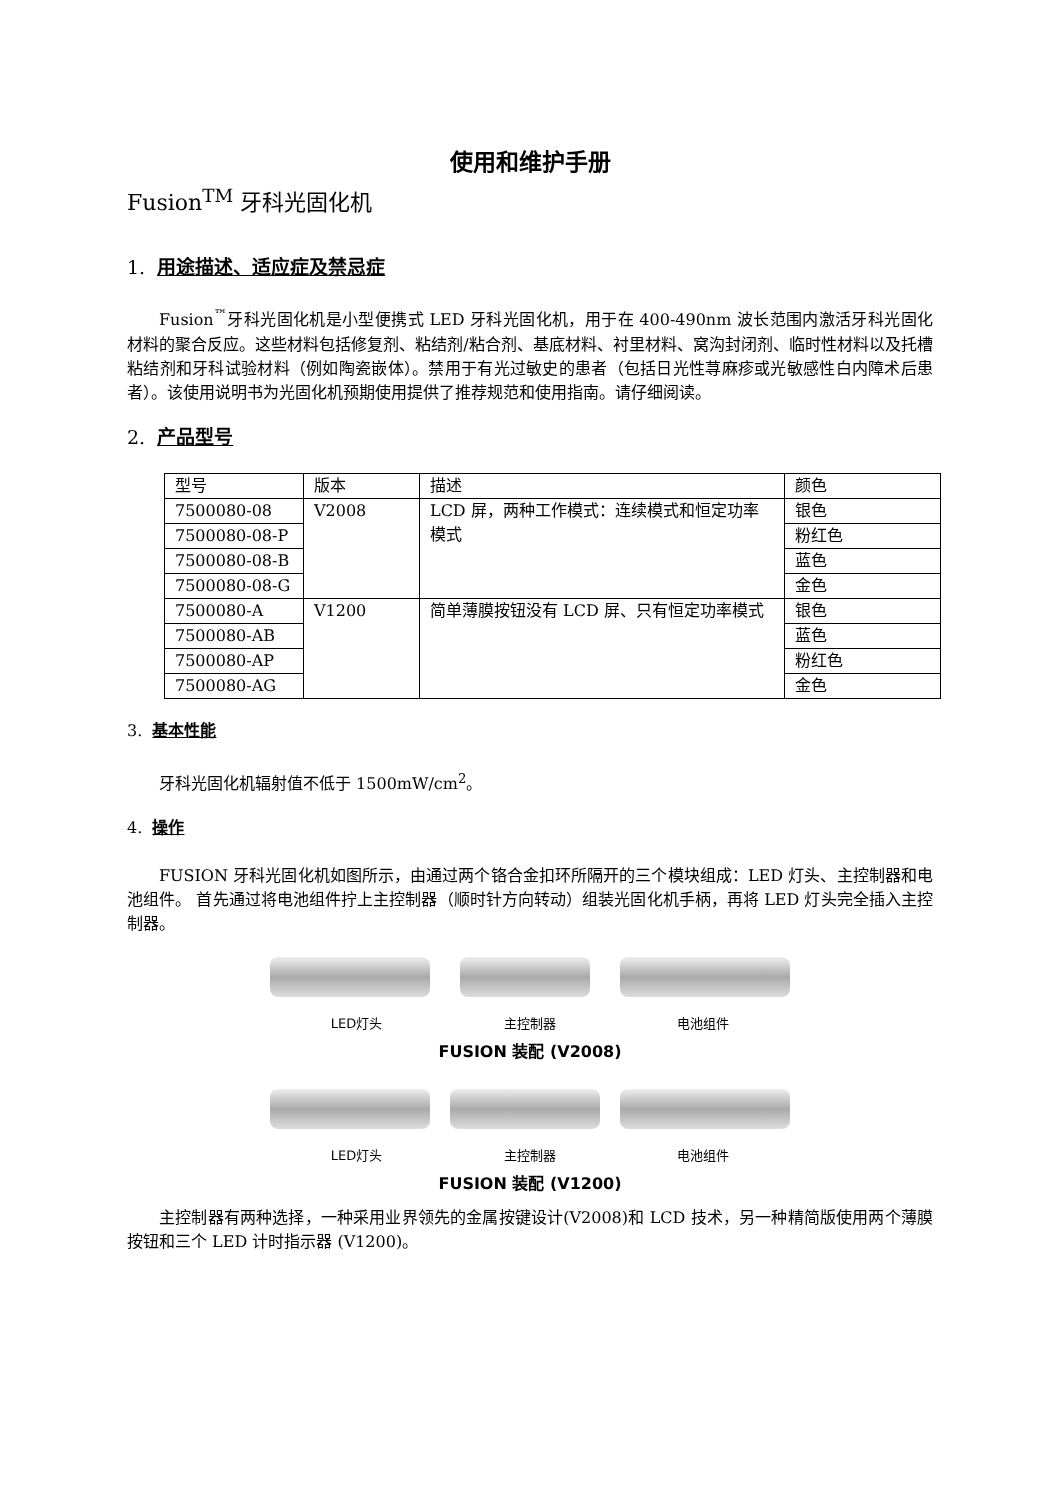使用和维护手册
Fusion<sup>TM</sup> 牙科光固化机
1. 用途描述、适应症及禁忌症
Fusion<sup>™</sup>牙科光固化机是小型便携式 LED 牙科光固化机，用于在 400-490nm 波长范围内激活牙科光固化材料的聚合反应。这些材料包括修复剂、粘结剂/粘合剂、基底材料、衬里材料、窝沟封闭剂、临时性材料以及托槽粘结剂和牙科试验材料（例如陶瓷嵌体）。禁用于有光过敏史的患者（包括日光性荨麻疹或光敏感性白内障术后患者）。该使用说明书为光固化机预期使用提供了推荐规范和使用指南。请仔细阅读。
2. 产品型号
| 型号 | 版本 | 描述 | 颜色 |
| 7500080-08 | V2008 | LCD 屏，两种工作模式：连续模式和恒定功率模式 | 银色 |
| 7500080-08-P | | | 粉红色 |
| 7500080-08-B | | | 蓝色 |
| 7500080-08-G | | | 金色 |
| 7500080-A | V1200 | 简单薄膜按钮没有 LCD 屏、只有恒定功率模式 | 银色 |
| 7500080-AB | | | 蓝色 |
| 7500080-AP | | | 粉红色 |
| 7500080-AG | | | 金色 |
3. 基本性能
牙科光固化机辐射值不低于 1500mW/cm<sup>2</sup>。
4. 操作
FUSION 牙科光固化机如图所示，由通过两个铬合金扣环所隔开的三个模块组成：LED 灯头、主控制器和电池组件。 首先通过将电池组件拧上主控制器（顺时针方向转动）组装光固化机手柄，再将 LED 灯头完全插入主控制器。
LED灯头 主控制器 电池组件
FUSION 装配 (V2008)
LED灯头 主控制器 电池组件
FUSION 装配 (V1200)
主控制器有两种选择，一种采用业界领先的金属按键设计(V2008)和 LCD 技术，另一种精简版使用两个薄膜按钮和三个 LED 计时指示器 (V1200)。